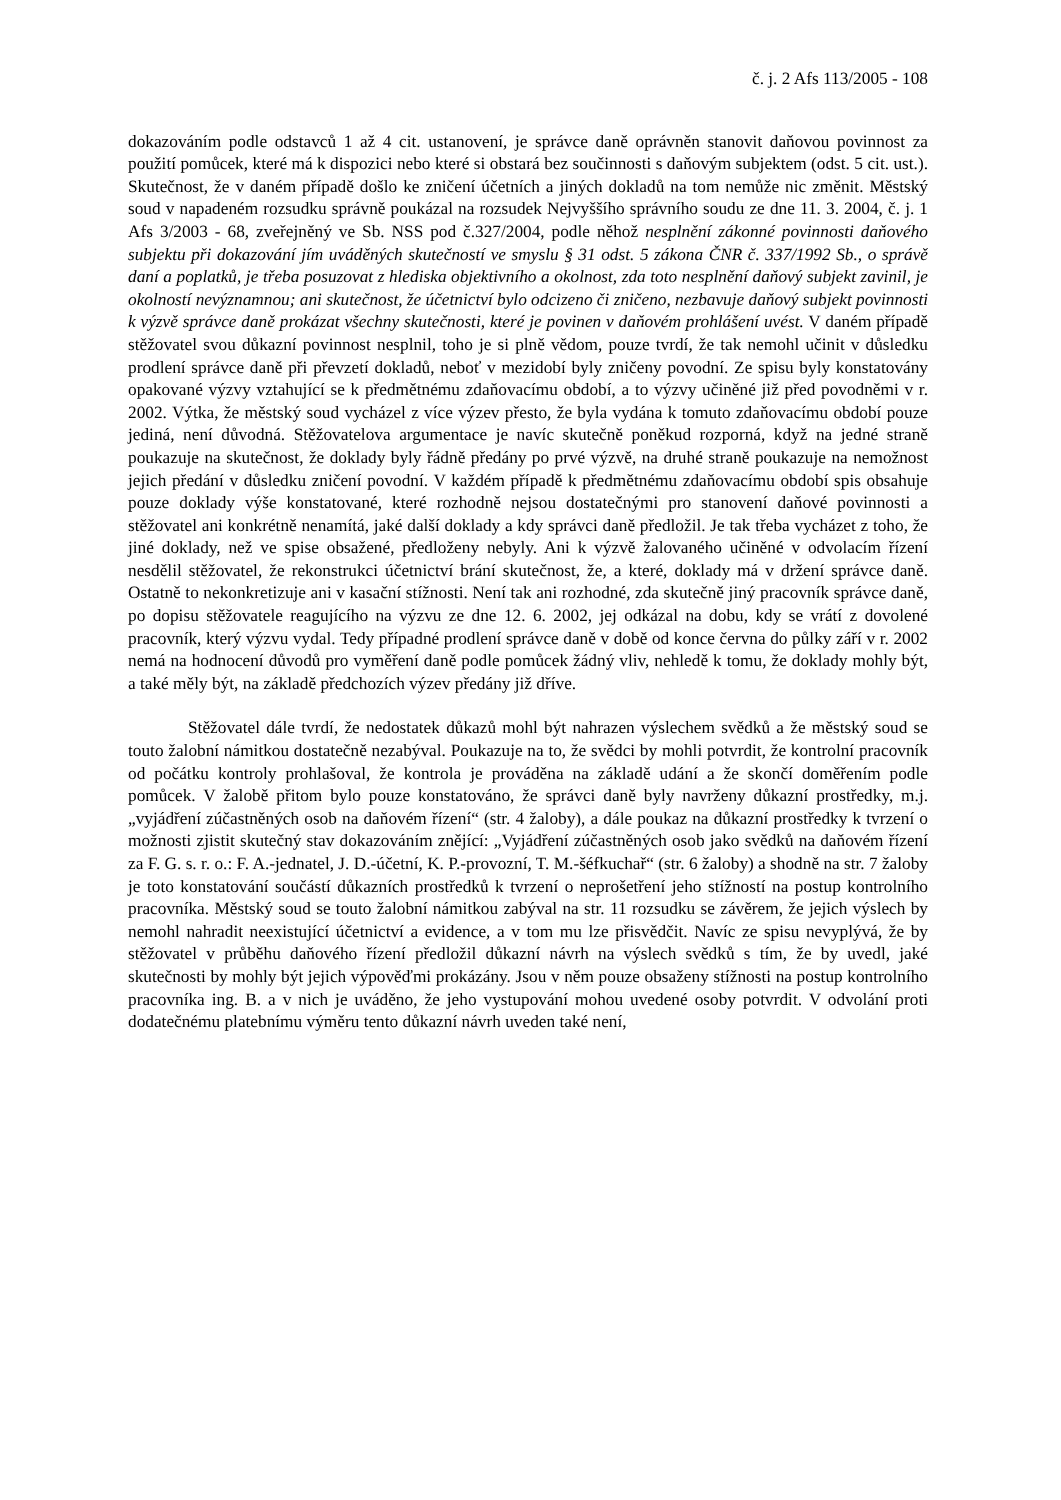č. j. 2 Afs 113/2005 - 108
dokazováním podle odstavců 1 až 4 cit. ustanovení, je správce daně oprávněn stanovit daňovou povinnost za použití pomůcek, které má k dispozici nebo které si obstará bez součinnosti s daňovým subjektem (odst. 5 cit. ust.). Skutečnost, že v daném případě došlo ke zničení účetních a jiných dokladů na tom nemůže nic změnit. Městský soud v napadeném rozsudku správně poukázal na rozsudek Nejvyššího správního soudu ze dne 11. 3. 2004, č. j. 1 Afs 3/2003 - 68, zveřejněný ve Sb. NSS pod č.327/2004, podle něhož nesplnění zákonné povinnosti daňového subjektu při dokazování jím uváděných skutečností ve smyslu § 31 odst. 5 zákona ČNR č. 337/1992 Sb., o správě daní a poplatků, je třeba posuzovat z hlediska objektivního a okolnost, zda toto nesplnění daňový subjekt zavinil, je okolností nevýznamnou; ani skutečnost, že účetnictví bylo odcizeno či zničeno, nezbavuje daňový subjekt povinnosti k výzvě správce daně prokázat všechny skutečnosti, které je povinen v daňovém prohlášení uvést. V daném případě stěžovatel svou důkazní povinnost nesplnil, toho je si plně vědom, pouze tvrdí, že tak nemohl učinit v důsledku prodlení správce daně při převzetí dokladů, neboť v mezidobí byly zničeny povodní. Ze spisu byly konstatovány opakované výzvy vztahující se k předmětnému zdaňovacímu období, a to výzvy učiněné již před povodněmi v r. 2002. Výtka, že městský soud vycházel z více výzev přesto, že byla vydána k tomuto zdaňovacímu období pouze jediná, není důvodná. Stěžovatelova argumentace je navíc skutečně poněkud rozporná, když na jedné straně poukazuje na skutečnost, že doklady byly řádně předány po prvé výzvě, na druhé straně poukazuje na nemožnost jejich předání v důsledku zničení povodní. V každém případě k předmětnému zdaňovacímu období spis obsahuje pouze doklady výše konstatované, které rozhodně nejsou dostatečnými pro stanovení daňové povinnosti a stěžovatel ani konkrétně nenamítá, jaké další doklady a kdy správci daně předložil. Je tak třeba vycházet z toho, že jiné doklady, než ve spise obsažené, předloženy nebyly. Ani k výzvě žalovaného učiněné v odvolacím řízení nesdělil stěžovatel, že rekonstrukci účetnictví brání skutečnost, že, a které, doklady má v držení správce daně. Ostatně to nekonkretizuje ani v kasační stížnosti. Není tak ani rozhodné, zda skutečně jiný pracovník správce daně, po dopisu stěžovatele reagujícího na výzvu ze dne 12. 6. 2002, jej odkázal na dobu, kdy se vrátí z dovolené pracovník, který výzvu vydal. Tedy případné prodlení správce daně v době od konce června do půlky září v r. 2002 nemá na hodnocení důvodů pro vyměření daně podle pomůcek žádný vliv, nehledě k tomu, že doklady mohly být, a také měly být, na základě předchozích výzev předány již dříve.
Stěžovatel dále tvrdí, že nedostatek důkazů mohl být nahrazen výslechem svědků a že městský soud se touto žalobní námitkou dostatečně nezabýval. Poukazuje na to, že svědci by mohli potvrdit, že kontrolní pracovník od počátku kontroly prohlašoval, že kontrola je prováděna na základě udání a že skončí doměřením podle pomůcek. V žalobě přitom bylo pouze konstatováno, že správci daně byly navrženy důkazní prostředky, m.j. „vyjádření zúčastněných osob na daňovém řízení“ (str. 4 žaloby), a dále poukaz na důkazní prostředky k tvrzení o možnosti zjistit skutečný stav dokazováním znějící: „Vyjádření zúčastněných osob jako svědků na daňovém řízení za F. G. s. r. o.: F. A.-jednatel, J. D.-účetní, K. P.-provozní, T. M.-šéfkuchař“ (str. 6 žaloby) a shodně na str. 7 žaloby je toto konstatování součástí důkazních prostředků k tvrzení o neprošetření jeho stížností na postup kontrolního pracovníka. Městský soud se touto žalobní námitkou zabýval na str. 11 rozsudku se závěrem, že jejich výslech by nemohl nahradit neexistující účetnictví a evidence, a v tom mu lze přisvědčit. Navíc ze spisu nevyplývá, že by stěžovatel v průběhu daňového řízení předložil důkazní návrh na výslech svědků s tím, že by uvedl, jaké skutečnosti by mohly být jejich výpověďmi prokázány. Jsou v něm pouze obsaženy stížnosti na postup kontrolního pracovníka ing. B. a v nich je uváděno, že jeho vystupování mohou uvedené osoby potvrdit. V odvolání proti dodatečnému platebnímu výměru tento důkazní návrh uveden také není,